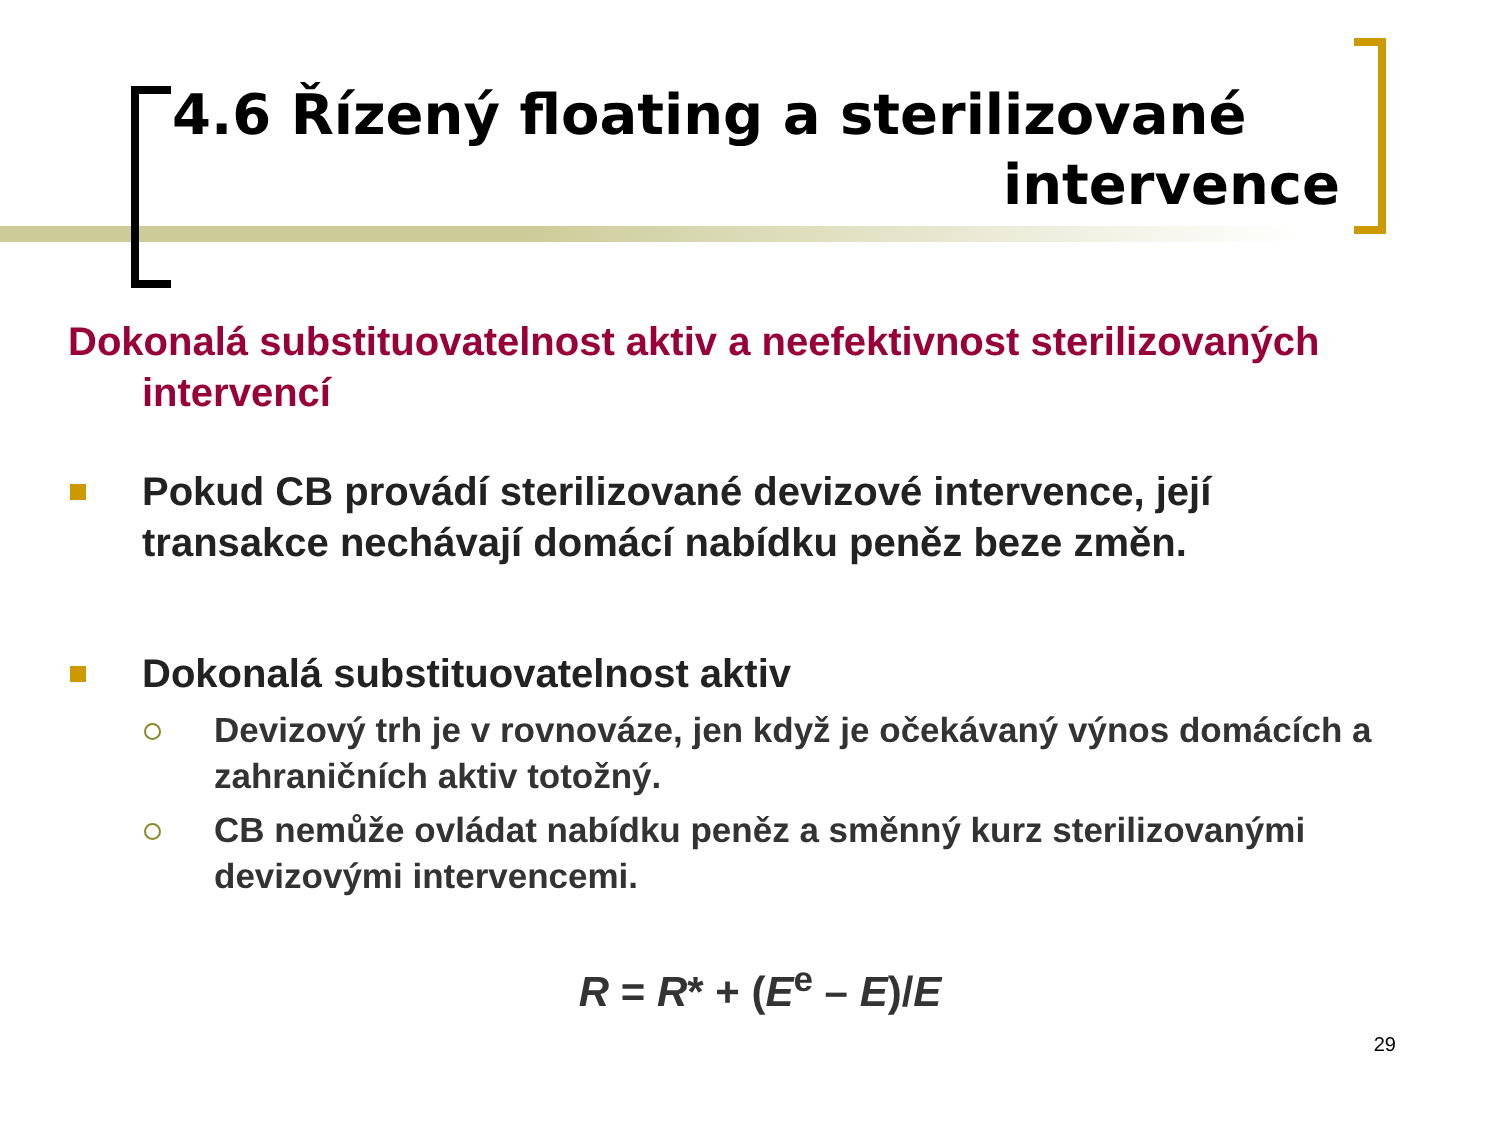4.6 Řízený floating a sterilizované
intervence
Dokonalá substituovatelnost aktiv a neefektivnost sterilizovaných intervencí
Pokud CB provádí sterilizované devizové intervence, její transakce nechávají domácí nabídku peněz beze změn.
Dokonalá substituovatelnost aktiv
Devizový trh je v rovnováze, jen když je očekávaný výnos domácích a zahraničních aktiv totožný.
CB nemůže ovládat nabídku peněz a směnný kurz sterilizovanými devizovými intervencemi.
R = R* + (E<sup>e</sup> – E)/E
29